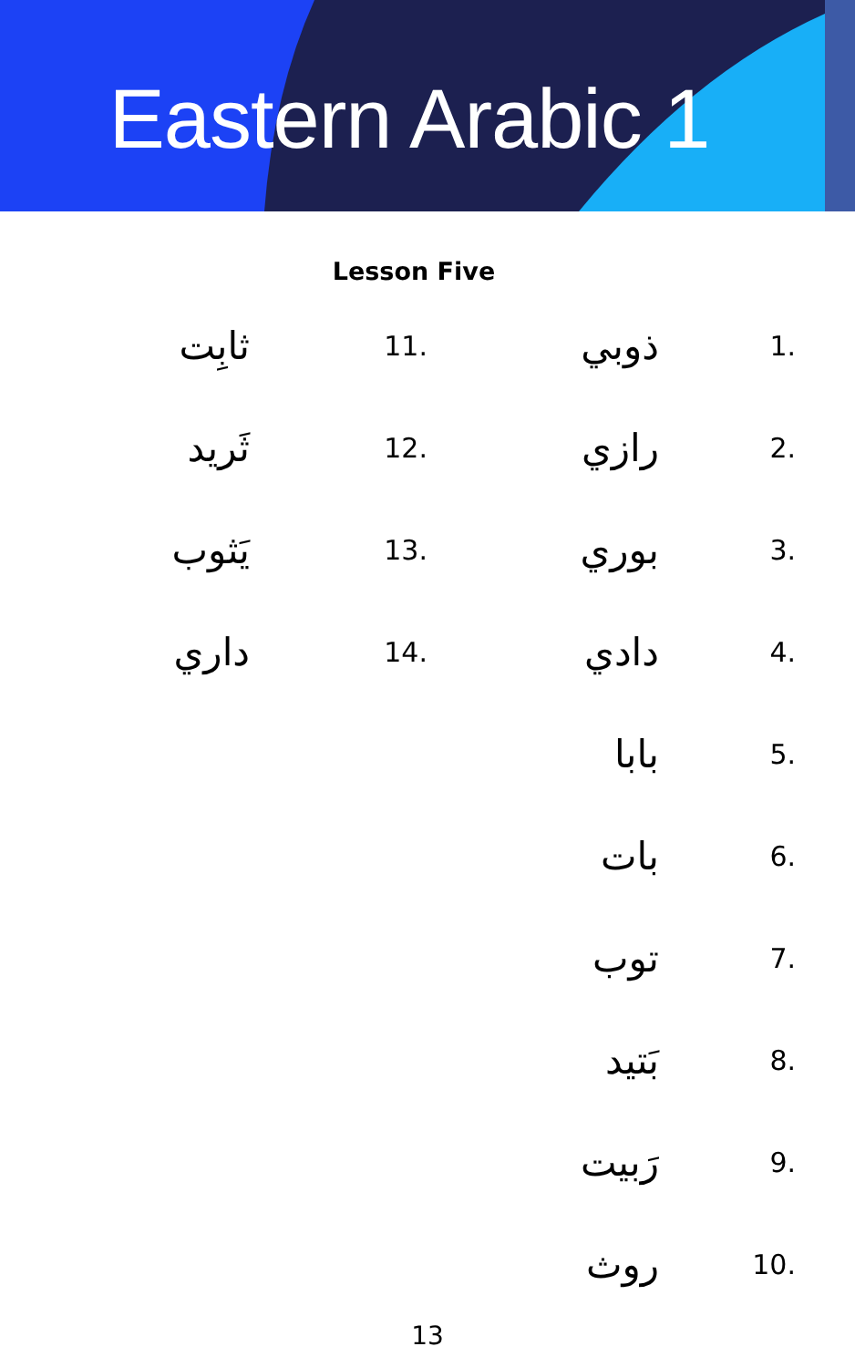Eastern Arabic 1
Lesson Five
1. ذوبي
2. رازي
3. بوري
4. دادي
5. بابا
6. بات
7. توب
8. بَتيد
9. رَبيت
10. روث
11. ثابِت
12. ثَريد
13. يَثوب
14. داري
13